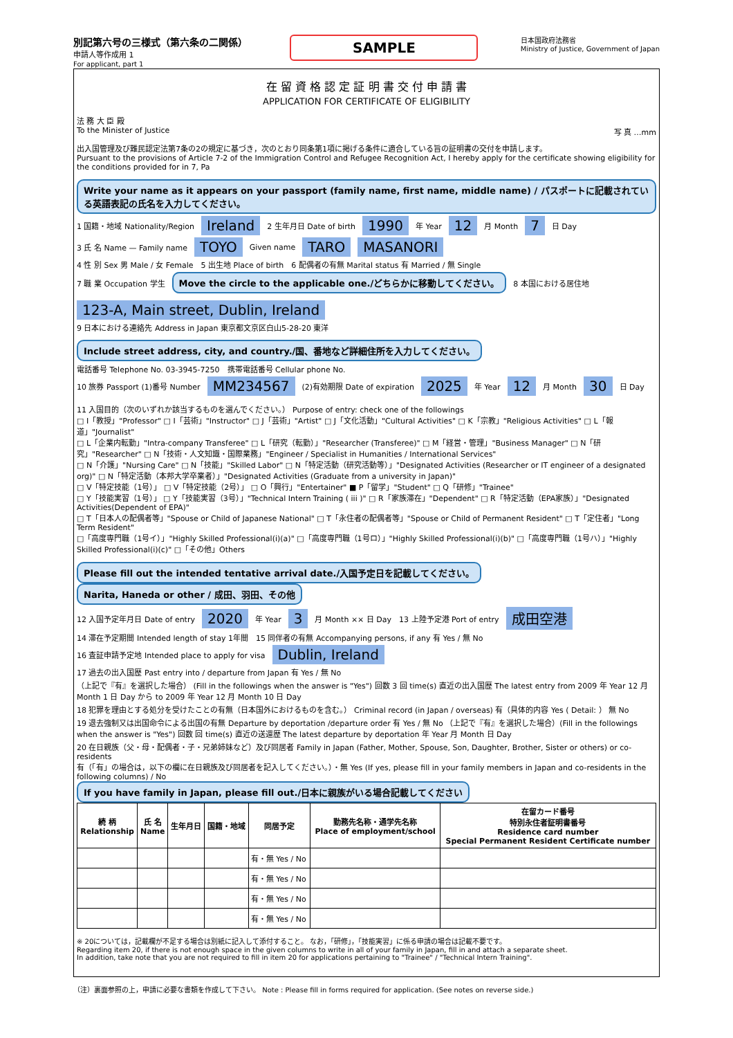別記第六号の三様式（第六条の二関係）
申請人等作成用 1
For applicant, part 1
SAMPLE
日本国政府法務省
Ministry of Justice, Government of Japan
在 留 資 格 認 定 証 明 書 交 付 申 請 書
APPLICATION FOR CERTIFICATE OF ELIGIBILITY
法 務 大 臣 殿
To the Minister of Justice 写 真 …mm
出入国管理及び難民認定法第7条の2の規定に基づき，次のとおり同条第1項に掲げる条件に適合している旨の証明書の交付を申請します。
Pursuant to the provisions of Article 7-2 of the Immigration Control and Refugee Recognition Act, I hereby apply for the certificate showing eligibility for the conditions provided for in 7, Pa
Write your name as it appears on your passport (family name, first name, middle name) / パスポートに記載されている英語表記の氏名を入力してください。
1 国籍・地域 Nationality/Region Ireland 2 生年月日 Date of birth 1990 年 Year 12 月 Month 7 日 Day
3 氏 名 Name — Family name TOYO Given name TARO MASANORI
4 性 別 Sex 男 Male / 女 Female　5 出生地 Place of birth　6 配偶者の有無 Marital status 有 Married / 無 Single
7 職 業 Occupation 学生 Move the circle to the applicable one./どちらかに移動してください。 8 本国における居住地 123-A, Main street, Dublin, Ireland
9 日本における連絡先 Address in Japan 東京都文京区白山5-28-20 東洋 Include street address, city, and country./国、番地など詳細住所を入力してください。
電話番号 Telephone No. 03-3945-7250　携帯電話番号 Cellular phone No.
10 旅券 Passport (1)番号 Number MM234567 (2)有効期限 Date of expiration 2025 年 Year 12 月 Month 30 日 Day
11 入国目的（次のいずれか該当するものを選んでください。） Purpose of entry: check one of the followings
□ I「教授」"Professor" □ I「芸術」"Instructor" □ J「芸術」"Artist" □ J「文化活動」"Cultural Activities" □ K「宗教」"Religious Activities" □ L「報道」"Journalist"
□ L「企業内転勤」"Intra-company Transferee" □ L「研究（転勤）」"Researcher (Transferee)" □ M「経営・管理」"Business Manager" □ N「研究」"Researcher" □ N「技術・人文知識・国際業務」"Engineer / Specialist in Humanities / International Services"
□ N「介護」"Nursing Care" □ N「技能」"Skilled Labor" □ N「特定活動（研究活動等）」"Designated Activities (Researcher or IT engineer of a designated org)" □ N「特定活動（本邦大学卒業者）」"Designated Activities (Graduate from a university in Japan)"
□ V「特定技能（1号）」 □ V「特定技能（2号）」 □ O「興行」"Entertainer" ■ P「留学」"Student" □ Q「研修」"Trainee"
□ Y「技能実習（1号）」 □ Y「技能実習（3号）」"Technical Intern Training ( iii )" □ R「家族滞在」"Dependent" □ R「特定活動（EPA家族）」"Designated Activities(Dependent of EPA)"
□ T「日本人の配偶者等」"Spouse or Child of Japanese National" □ T「永住者の配偶者等」"Spouse or Child of Permanent Resident" □ T「定住者」"Long Term Resident"
□「高度専門職（1号イ）」"Highly Skilled Professional(i)(a)" □「高度専門職（1号ロ）」"Highly Skilled Professional(i)(b)" □「高度専門職（1号ハ）」"Highly Skilled Professional(i)(c)" □「その他」Others
Please fill out the intended tentative arrival date./入国予定日を記載してください。
Narita, Haneda or other / 成田、羽田、その他
12 入国予定年月日 Date of entry 2020 年 Year 3 月 Month ×× 日 Day　13 上陸予定港 Port of entry 成田空港
14 滞在予定期間 Intended length of stay 1年間　15 同伴者の有無 Accompanying persons, if any 有 Yes / 無 No
16 査証申請予定地 Intended place to apply for visa Dublin, Ireland
17 過去の出入国歴 Past entry into / departure from Japan 有 Yes / 無 No
（上記で『有』を選択した場合） (Fill in the followings when the answer is "Yes") 回数 3 回 time(s) 直近の出入国歴 The latest entry from 2009 年 Year 12 月 Month 1 日 Day から to 2009 年 Year 12 月 Month 10 日 Day
18 犯罪を理由とする処分を受けたことの有無（日本国外におけるものを含む。） Criminal record (in Japan / overseas) 有（具体的内容 Yes ( Detail: ） 無 No
19 退去強制又は出国命令による出国の有無 Departure by deportation /departure order 有 Yes / 無 No （上記で『有』を選択した場合）(Fill in the followings when the answer is "Yes") 回数 回 time(s) 直近の送還歴 The latest departure by deportation 年 Year 月 Month 日 Day
20 在日親族（父・母・配偶者・子・兄弟姉妹など）及び同居者 Family in Japan (Father, Mother, Spouse, Son, Daughter, Brother, Sister or others) or co-residents
有（「有」の場合は，以下の欄に在日親族及び同居者を記入してください。）・無 Yes (If yes, please fill in your family members in Japan and co-residents in the following columns) / No
If you have family in Japan, please fill out./日本に親族がいる場合記載してください
| 続 柄 Relationship | 氏 名 Name | 生年月日 | 国籍・地域 | 同居予定 | 勤務先名称・通学先名称 Place of employment/school | 在留カード番号 特別永住者証明書番号 Residence card number Special Permanent Resident Certificate number |
| --- | --- | --- | --- | --- | --- | --- |
| | | | | 有・無 Yes / No | | |
| | | | | 有・無 Yes / No | | |
| | | | | 有・無 Yes / No | | |
| | | | | 有・無 Yes / No | | |
※ 20については，記載欄が不足する場合は別紙に記入して添付すること。 なお，「研修」，「技能実習」に係る申請の場合は記載不要です。
Regarding item 20, if there is not enough space in the given columns to write in all of your family in Japan, fill in and attach a separate sheet.
In addition, take note that you are not required to fill in item 20 for applications pertaining to "Trainee" / "Technical Intern Training".
（注）裏面参照の上，申請に必要な書類を作成して下さい。 Note : Please fill in forms required for application. (See notes on reverse side.)